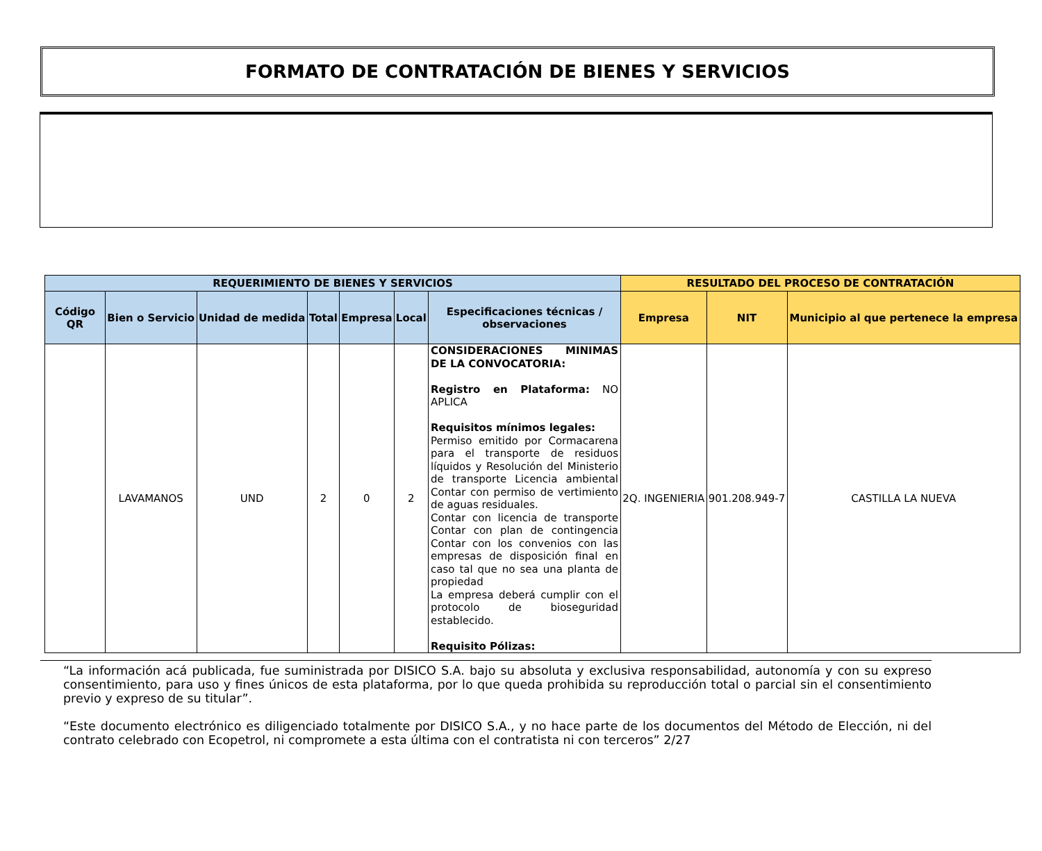FORMATO DE CONTRATACIÓN DE BIENES Y SERVICIOS
| REQUERIMIENTO DE BIENES Y SERVICIOS | | | | | | | RESULTADO DEL PROCESO DE CONTRATACIÓN | | |
| --- | --- | --- | --- | --- | --- | --- | --- | --- | --- |
| Código QR | Bien o Servicio | Unidad de medida | Total | Empresa | Local | Especificaciones técnicas / observaciones | Empresa | NIT | Municipio al que pertenece la empresa |
| | LAVAMANOS | UND | 2 | 0 | 2 | CONSIDERACIONES MINIMAS DE LA CONVOCATORIA: Registro en Plataforma: NO APLICA Requisitos mínimos legales: Permiso emitido por Cormacarena para el transporte de residuos líquidos y Resolución del Ministerio de transporte Licencia ambiental Contar con permiso de vertimiento de aguas residuales. Contar con licencia de transporte Contar con plan de contingencia Contar con los convenios con las empresas de disposición final en caso tal que no sea una planta de propiedad La empresa deberá cumplir con el protocolo de bioseguridad establecido. Requisito Pólizas: | 2Q. INGENIERIA | 901.208.949-7 | CASTILLA LA NUEVA |
“La información acá publicada, fue suministrada por DISICO S.A. bajo su absoluta y exclusiva responsabilidad, autonomía y con su expreso consentimiento, para uso y fines únicos de esta plataforma, por lo que queda prohibida su reproducción total o parcial sin el consentimiento previo y expreso de su titular”.
“Este documento electrónico es diligenciado totalmente por DISICO S.A., y no hace parte de los documentos del Método de Elección, ni del contrato celebrado con Ecopetrol, ni compromete a esta última con el contratista ni con terceros” 2/27